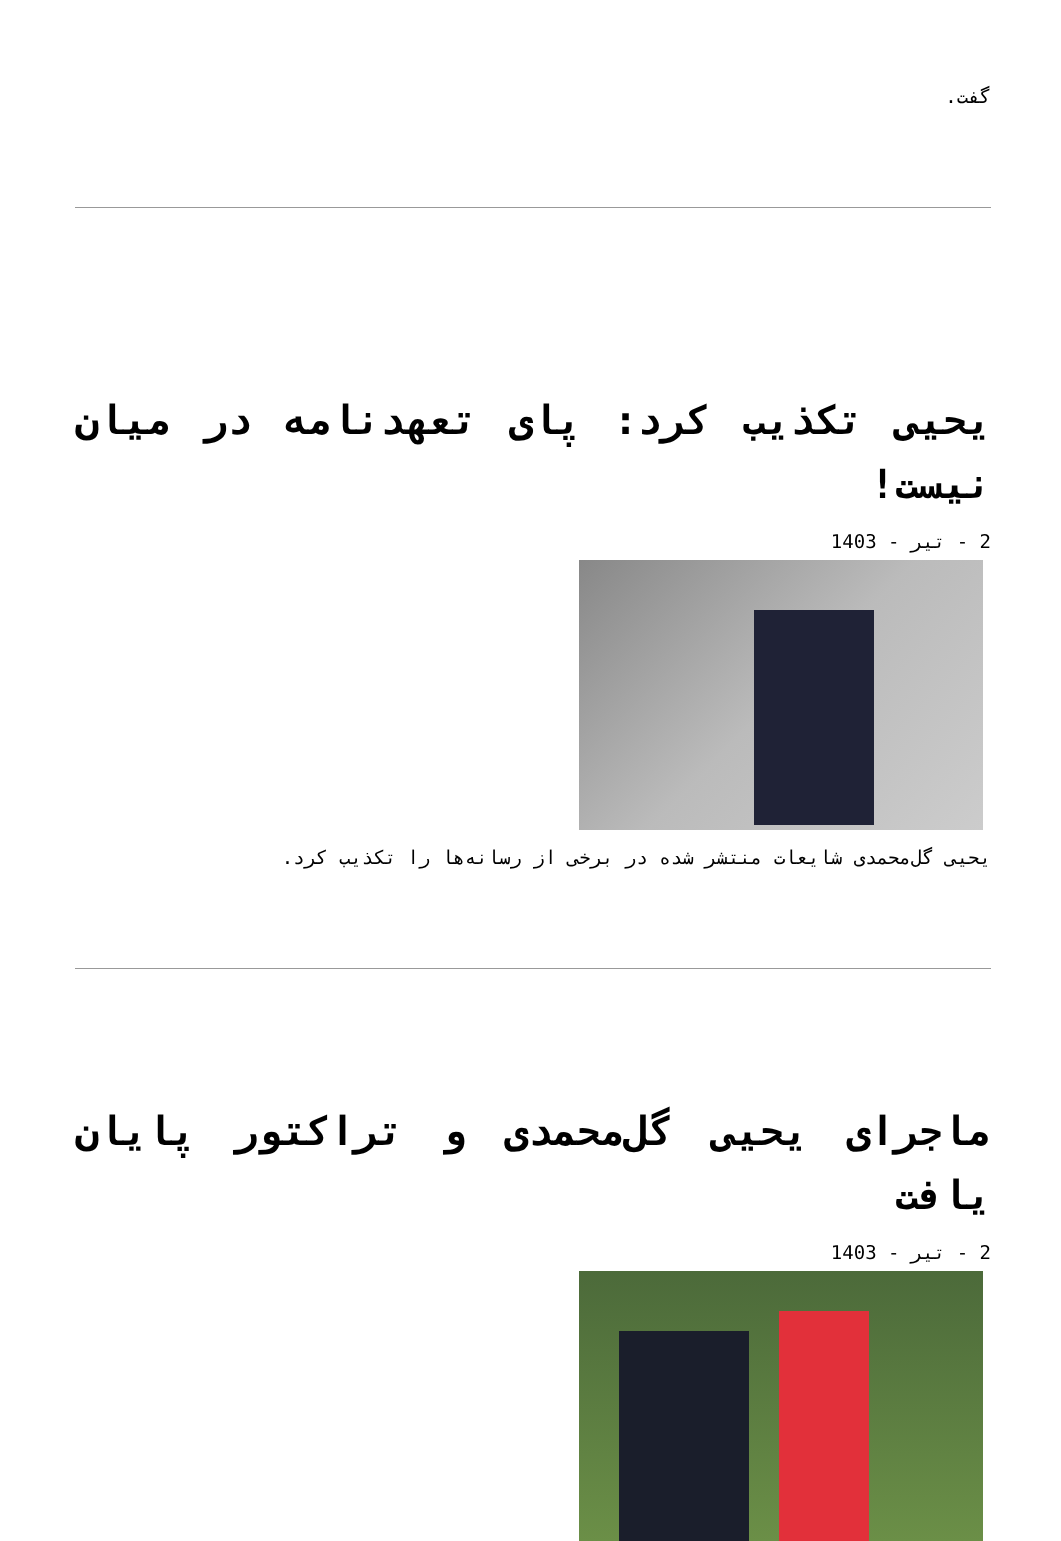گفت.
یحیی تکذیب کرد: پای تعهدنامه در میان نیست!
2 - تیر - 1403
یحیی گل‌محمدی شایعات منتشر شده در برخی از رسانه‌ها را تکذیب کرد.
ماجرای یحیی گل‌محمدی و تراکتور پایان یافت
2 - تیر - 1403